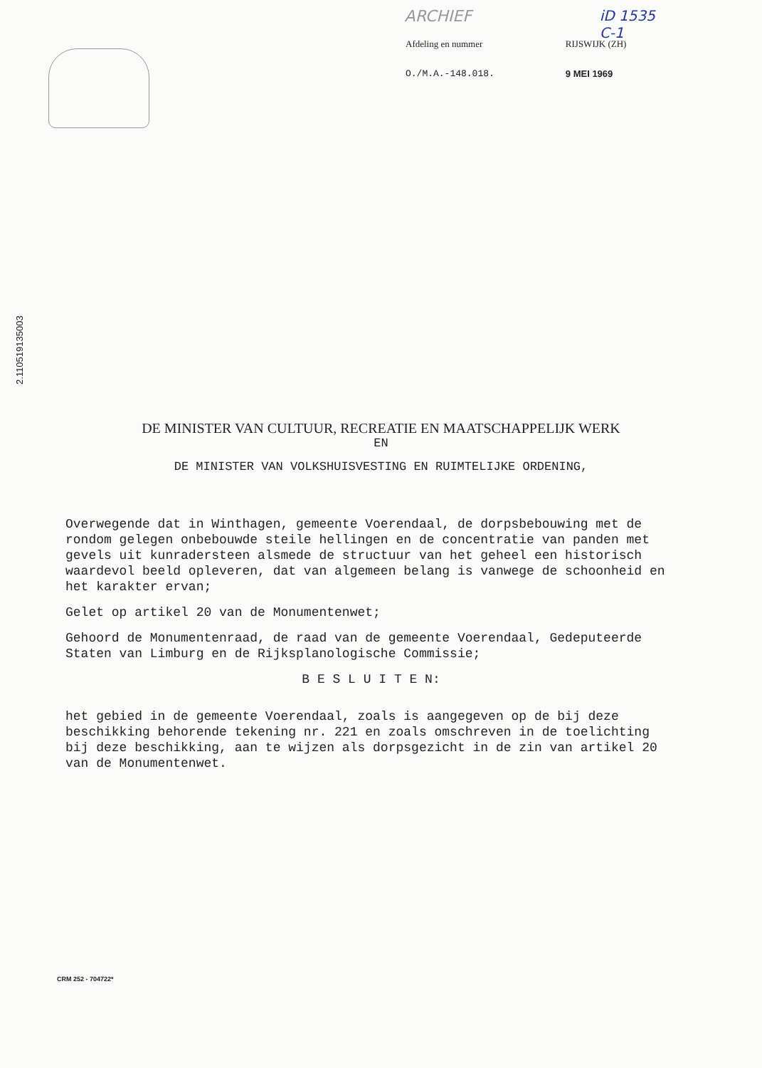ARCHIEF iD 1535
C-1
Afdeling en nummer
O./M.A.-148.018.
RIJSWIJK (ZH)
9 MEI 1969
2.110519135003
DE MINISTER VAN CULTUUR, RECREATIE EN MAATSCHAPPELIJK WERK
EN
DE MINISTER VAN VOLKSHUISVESTING EN RUIMTELIJKE ORDENING,
Overwegende dat in Winthagen, gemeente Voerendaal, de dorpsbebouwing met de rondom gelegen onbebouwde steile hellingen en de concentratie van panden met gevels uit kunradersteen alsmede de structuur van het geheel een historisch waardevol beeld opleveren, dat van algemeen belang is vanwege de schoonheid en het karakter ervan;
Gelet op artikel 20 van de Monumentenwet;
Gehoord de Monumentenraad, de raad van de gemeente Voerendaal, Gedeputeerde Staten van Limburg en de Rijksplanologische Commissie;
B E S L U I T E N:
het gebied in de gemeente Voerendaal, zoals is aangegeven op de bij deze beschikking behorende tekening nr. 221 en zoals omschreven in de toelichting bij deze beschikking, aan te wijzen als dorpsgezicht in de zin van artikel 20 van de Monumentenwet.
CRM 252 - 704722*